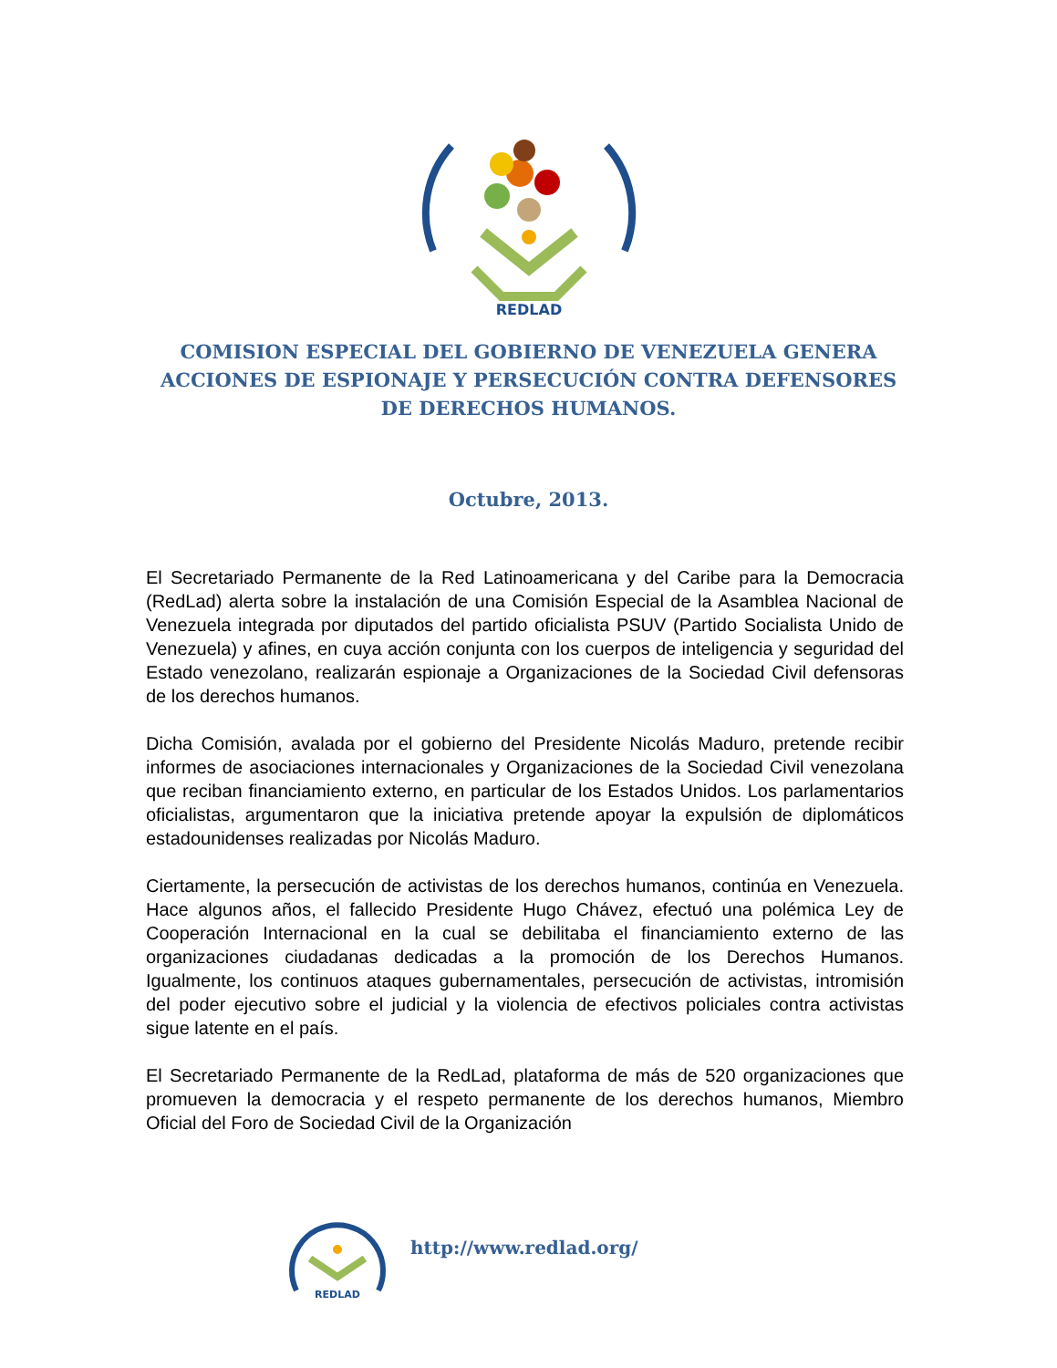REDLAD
COMISION ESPECIAL DEL GOBIERNO DE VENEZUELA GENERA ACCIONES DE ESPIONAJE Y PERSECUCIÓN CONTRA DEFENSORES DE DERECHOS HUMANOS.
Octubre, 2013.
El Secretariado Permanente de la Red Latinoamericana y del Caribe para la Democracia (RedLad) alerta sobre la instalación de una Comisión Especial de la Asamblea Nacional de Venezuela integrada por diputados del partido oficialista PSUV (Partido Socialista Unido de Venezuela) y afines, en cuya acción conjunta con los cuerpos de inteligencia y seguridad del Estado venezolano, realizarán espionaje a Organizaciones de la Sociedad Civil defensoras de los derechos humanos.
Dicha Comisión, avalada por el gobierno del Presidente Nicolás Maduro, pretende recibir informes de asociaciones internacionales y Organizaciones de la Sociedad Civil venezolana que reciban financiamiento externo, en particular de los Estados Unidos. Los parlamentarios oficialistas, argumentaron que la iniciativa pretende apoyar la expulsión de diplomáticos estadounidenses realizadas por Nicolás Maduro.
Ciertamente, la persecución de activistas de los derechos humanos, continúa en Venezuela. Hace algunos años, el fallecido Presidente Hugo Chávez, efectuó una polémica Ley de Cooperación Internacional en la cual se debilitaba el financiamiento externo de las organizaciones ciudadanas dedicadas a la promoción de los Derechos Humanos. Igualmente, los continuos ataques gubernamentales, persecución de activistas, intromisión del poder ejecutivo sobre el judicial y la violencia de efectivos policiales contra activistas sigue latente en el país.
El Secretariado Permanente de la RedLad, plataforma de más de 520 organizaciones que promueven la democracia y el respeto permanente de los derechos humanos, Miembro Oficial del Foro de Sociedad Civil de la Organización
REDLAD
http://www.redlad.org/